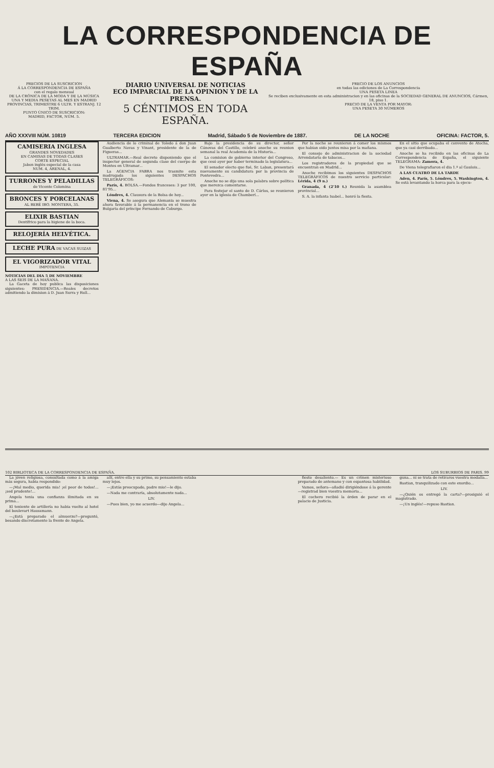LA CORRESPONDENCIA DE ESPAÑA
PRECIOS DE LA SUSCRICION
Á LA CORRESPONDENCIA DE ESPAÑA
con el regalo mensual
DE LA CRÓNICA DE LA MODA Y DE LA MÚSICA
UNA Y MEDIA PESETAS AL MES EN MADRID
PROVINCIAS, TRIMESTRE 6 ULTR. Y ESTRANJ. 12 TRIM.
PUNTO ÚNICO DE SUSCRICION:
MADRID, FACTOR, NÚM. 5.
DIARIO UNIVERSAL DE NOTICIAS
ECO IMPARCIAL DE LA OPINION Y DE LA PRENSA.
5 CÉNTIMOS EN TODA ESPAÑA.
PRECIO DE LOS ANUNCIOS
en todas las ediciones de La Correspondencia
UNA PESETA LINEA
Se reciben exclusivamente en esta administracion y en las oficinas de la SOCIEDAD GENERAL DE ANUNCIOS, Cármen, 18, piso 1.
PRECIO DE LA VENTA POR MAYOR:
UNA PESETA 30 NÚMEROS
AÑO XXXVIII NÚM. 10819 TERCERA EDICION Madrid, Sábado 5 de Noviembre de 1887. DE LA NOCHE OFICINA: FACTOR, 5.
CAMISERIA INGLESA
GRANDES NOVEDADES
EN CAMISAS DE TODAS CLASES
CORTE ESPECIAL
Jabon inglés especial de la casa
NUM. 4, ARENAL, 4.
TURRONES Y PELADILLAS de Vicente Colomina
BRONCES Y PORCELANAS
AL BEBÉ IBO. MONTERA, 35.
ELIXIR BASTIAN
Dentífrico para la higiene de la boca.
RELOJERÍA HELVÉTICA.
LECHE PURA DE VACAS SUIZAS
EL VIGORIZADOR VITAL
IMPOTENCIA
NOTICIAS DEL DIA 5 DE NOVIEMBRE
A LAS SEIS DE LA MAÑANA.
La Gaceta de hoy publica las disposiciones siguientes: PRESIDENCIA.—Reales decretos admitiendo la dimision á D. Juan Surra y Rull...
Audiencia de lo criminal de Toledo á don Juan Gualberto Navas y Vinant, presidente de la de Figueras...
ULTRAMAR.—Real decreto disponiendo que el inspector general de segunda clase del cuerpo de Montes en Ultramar...
La AGENCIA FABRA nos trasmite esta madrugada los siguientes DESPACHOS TELEGRÁFICOS:
París, 4. BOLSA.—Fondos franceses: 3 por 100, 81'95...
Lóndres, 4. Clausura de la Bolsa de hoy...
Viena, 4. Se asegura que Alemania se muestra ahora favorable á la permanencia en el trono de Bulgaria del príncipe Fernando de Coburgo.
Bajo la presidencia de su director, señor Cánovas del Castillo, celebró anoche su reunion semanal la real Academia de la Historia...
La comision de gobierno interior del Congreso, que cesó ayer por haber terminado la legislatura...
El senador electo que fué, Sr. Laban, presentará nuevamente su candidatura por la provincia de Pontevedra...
Anoche no se dijo una sola palabra sobre política que merezca comentarse.
Para festejar el santo de D. Cárlos, se reunieron ayer en la iglesia de Chamberí...
Por la noche se reunieron á comer los mismos que habian oido juntos misa por la mañana.
El consejo de administracion de la sociedad Arrendataria de tabacos...
Los registradores de la propiedad que se encuentran en Madrid...
Anoche recibimos los siguientes DESPACHOS TELEGRÁFICOS de nuestro servicio particular: Lérida, 4 (9 n.)
Granada, 4 (2'10 t.) Reunida la asamblea provincial...
S. A. la infanta Isabel... honró la fiesta.
En el sitio que ocupaba el convento de Atocha, que ya casi derribado...
Anoche se ha recibido en las oficinas de La Correspondencia de España, el siguiente TELEGRAMA: Zamora, 4.
De Viena telegrafiaron el dia 1.º al Gaulois...
A LAS CUATRO DE LA TARDE
Aden, 4. París, 5. Lóndres, 5. Washington, 4. Se está levantando la horca para la ejecu-
102 BIBLIOTECA DE LA CORRESPONDENCIA DE ESPAÑA. LOS SUBURBIOS DE PARIS. 99
La jóven religiosa, consultada como á la amiga más segura, habia respondido:
—¡Mal medio, querida mia! ¡el peor de todos!... ¡sed prudente!...
Angela tenia una confianza ilimitada en su prima...
El teniente de artillería no habia vuelto al hotel del boulevart Haussmann.
—¿Está preparado el almuerzo?—preguntó, besando discretamente la frente de Angela.
allí, entre ella y su primo, su pensamiento estaba muy lejos.
—¡Estás preocupado, padre mio!—le dijo.
—Nada me contraría, absolutamente nada...
LIV.
—Pues bien, yo me acuerdo—dijo Angela...
fiesto desaliento.— Es un crímen misterioso preparado de antemano y con espantosa habilidad.
Vamos, señora—añadió dirigiéndose á la gerente—registrad bien vuestra memoria...
El cochero recibió la órden de parar en el palacio de Justicia.
guna... ni se trata de retiraros vuestra medalla...
Bastian, tranquilizado con este exordio...
LIV.
—¿Quién os entregó la carta?—prosiguió el magistrado.
—¡Un inglés!—repuso Bastian.